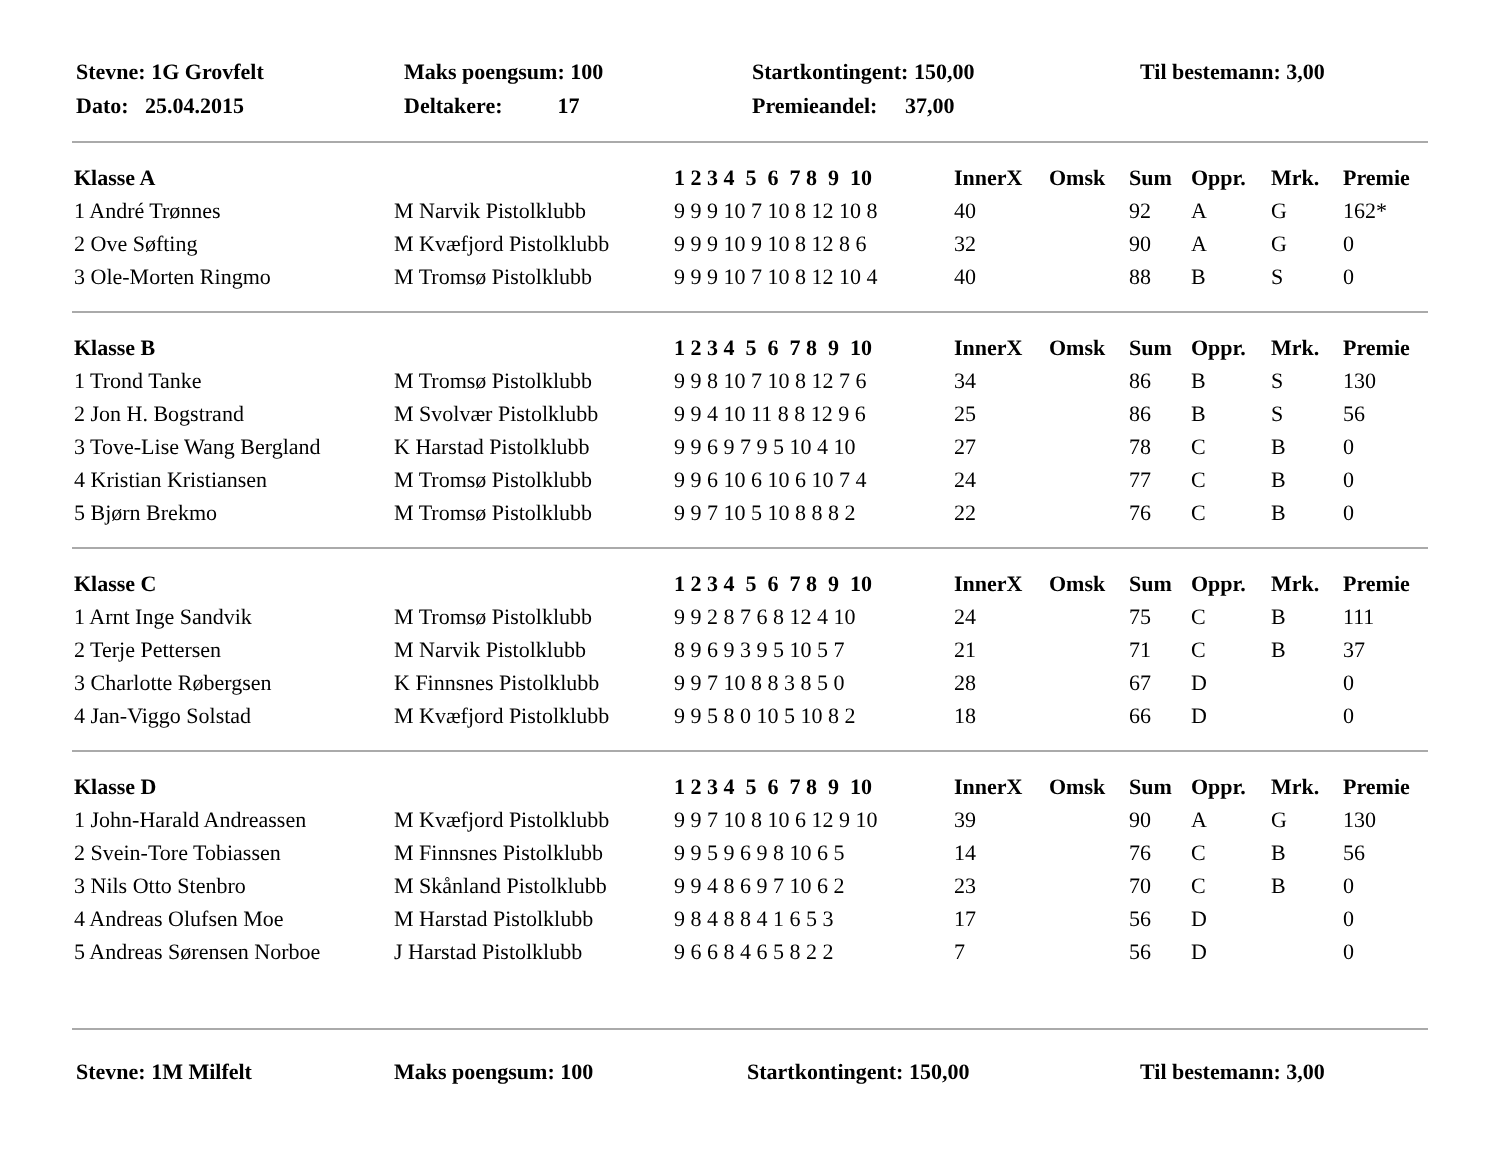| Stevne: 1G Grovfelt | Maks poengsum: 100 | Startkontingent: 150,00 | Til bestemann: 3,00 |
| Dato: 25.04.2015 | Deltakere: 17 | Premieandel: 37,00 | |
| Klasse A | | 1 2 3 4 5 6 7 8 9 10 | InnerX | Omsk | Sum | Oppr. | Mrk. | Premie |
| --- | --- | --- | --- | --- | --- | --- | --- | --- |
| 1 André Trønnes | M Narvik Pistolklubb | 9 9 9 10 7 10 8 12 10 8 | 40 | | 92 | A | G | 162* |
| 2 Ove Søfting | M Kvæfjord Pistolklubb | 9 9 9 10 9 10 8 12 8 6 | 32 | | 90 | A | G | 0 |
| 3 Ole-Morten Ringmo | M Tromsø Pistolklubb | 9 9 9 10 7 10 8 12 10 4 | 40 | | 88 | B | S | 0 |
| Klasse B | | 1 2 3 4 5 6 7 8 9 10 | InnerX | Omsk | Sum | Oppr. | Mrk. | Premie |
| --- | --- | --- | --- | --- | --- | --- | --- | --- |
| 1 Trond Tanke | M Tromsø Pistolklubb | 9 9 8 10 7 10 8 12 7 6 | 34 | | 86 | B | S | 130 |
| 2 Jon H. Bogstrand | M Svolvær Pistolklubb | 9 9 4 10 11 8 8 12 9 6 | 25 | | 86 | B | S | 56 |
| 3 Tove-Lise Wang Bergland | K Harstad Pistolklubb | 9 9 6 9 7 9 5 10 4 10 | 27 | | 78 | C | B | 0 |
| 4 Kristian Kristiansen | M Tromsø Pistolklubb | 9 9 6 10 6 10 6 10 7 4 | 24 | | 77 | C | B | 0 |
| 5 Bjørn Brekmo | M Tromsø Pistolklubb | 9 9 7 10 5 10 8 8 8 2 | 22 | | 76 | C | B | 0 |
| Klasse C | | 1 2 3 4 5 6 7 8 9 10 | InnerX | Omsk | Sum | Oppr. | Mrk. | Premie |
| --- | --- | --- | --- | --- | --- | --- | --- | --- |
| 1 Arnt Inge Sandvik | M Tromsø Pistolklubb | 9 9 2 8 7 6 8 12 4 10 | 24 | | 75 | C | B | 111 |
| 2 Terje Pettersen | M Narvik Pistolklubb | 8 9 6 9 3 9 5 10 5 7 | 21 | | 71 | C | B | 37 |
| 3 Charlotte Røbergsen | K Finnsnes Pistolklubb | 9 9 7 10 8 8 3 8 5 0 | 28 | | 67 | D | | 0 |
| 4 Jan-Viggo Solstad | M Kvæfjord Pistolklubb | 9 9 5 8 0 10 5 10 8 2 | 18 | | 66 | D | | 0 |
| Klasse D | | 1 2 3 4 5 6 7 8 9 10 | InnerX | Omsk | Sum | Oppr. | Mrk. | Premie |
| --- | --- | --- | --- | --- | --- | --- | --- | --- |
| 1 John-Harald Andreassen | M Kvæfjord Pistolklubb | 9 9 7 10 8 10 6 12 9 10 | 39 | | 90 | A | G | 130 |
| 2 Svein-Tore Tobiassen | M Finnsnes Pistolklubb | 9 9 5 9 6 9 8 10 6 5 | 14 | | 76 | C | B | 56 |
| 3 Nils Otto Stenbro | M Skånland Pistolklubb | 9 9 4 8 6 9 7 10 6 2 | 23 | | 70 | C | B | 0 |
| 4 Andreas Olufsen Moe | M Harstad Pistolklubb | 9 8 4 8 8 4 1 6 5 3 | 17 | | 56 | D | | 0 |
| 5 Andreas Sørensen Norboe | J Harstad Pistolklubb | 9 6 6 8 4 6 5 8 2 2 | 7 | | 56 | D | | 0 |
| Stevne: 1M Milfelt | Maks poengsum: 100 | Startkontingent: 150,00 | Til bestemann: 3,00 |